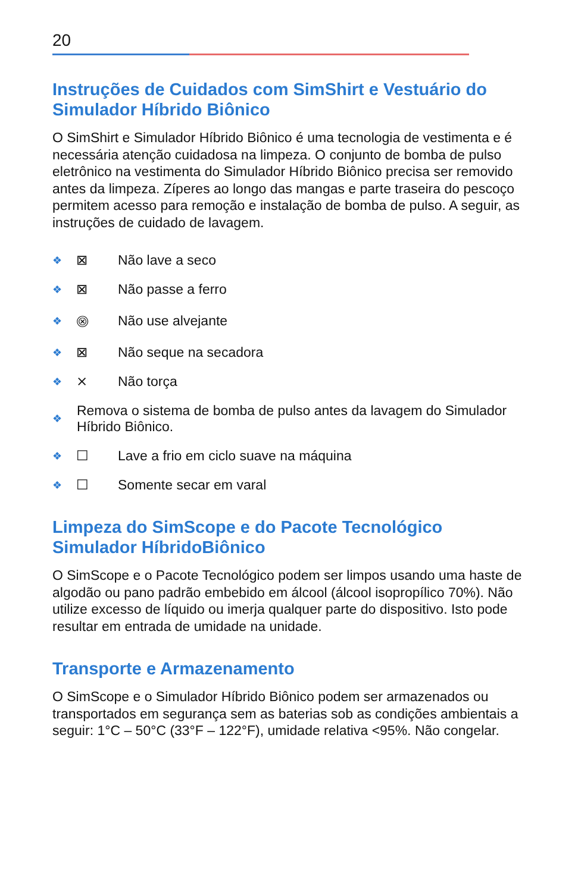20
Instruções de Cuidados com SimShirt e Vestuário do Simulador Híbrido Biônico
O SimShirt e Simulador Híbrido Biônico é uma tecnologia de vestimenta e é necessária atenção cuidadosa na limpeza. O conjunto de bomba de pulso eletrônico na vestimenta do Simulador Híbrido Biônico precisa ser removido antes da limpeza. Zíperes ao longo das mangas e parte traseira do pescoço permitem acesso para remoção e instalação de bomba de pulso. A seguir, as instruções de cuidado de lavagem.
❖ ⊠ Não lave a seco
❖ ⊠ Não passe a ferro
❖ ⨷ Não use alvejante
❖ ⊠ Não seque na secadora
❖ ⨯ Não torça
❖ Remova o sistema de bomba de pulso antes da lavagem do Simulador Híbrido Biônico.
❖ ☐ Lave a frio em ciclo suave na máquina
❖ ☐ Somente secar em varal
Limpeza do SimScope e do Pacote Tecnológico Simulador HíbridoBiônico
O SimScope e o Pacote Tecnológico podem ser limpos usando uma haste de algodão ou pano padrão embebido em álcool (álcool isopropílico 70%). Não utilize excesso de líquido ou imerja qualquer parte do dispositivo. Isto pode resultar em entrada de umidade na unidade.
Transporte e Armazenamento
O SimScope e o Simulador Híbrido Biônico podem ser armazenados ou transportados em segurança sem as baterias sob as condições ambientais a seguir: 1°C – 50°C (33°F – 122°F), umidade relativa <95%. Não congelar.